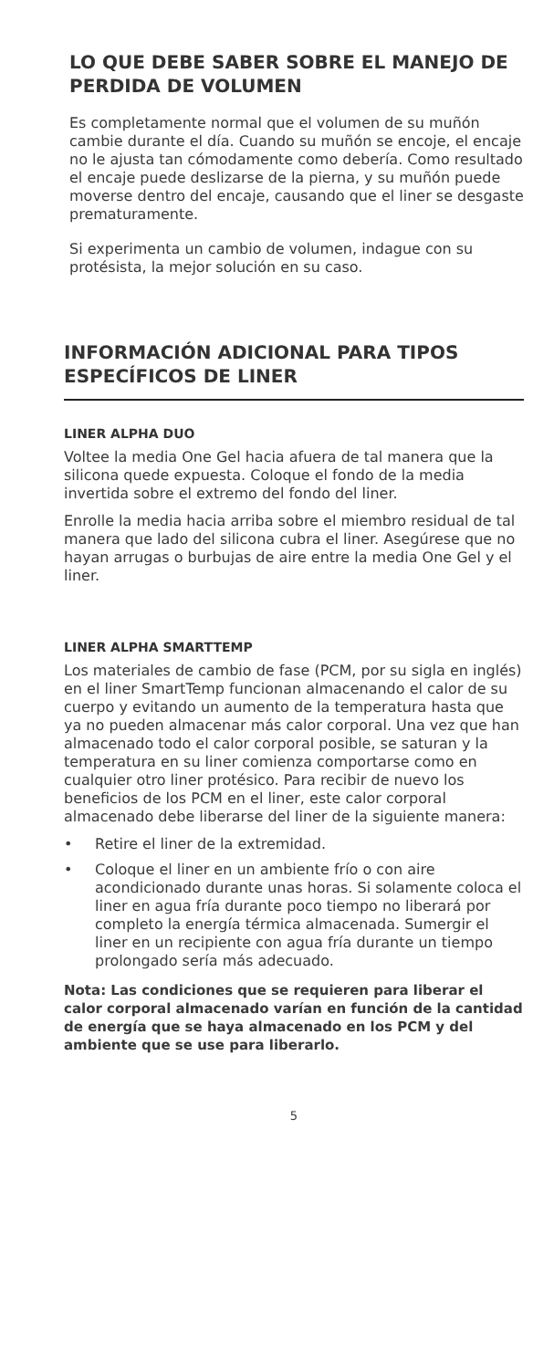LO QUE DEBE SABER SOBRE EL MANEJO DE PERDIDA DE VOLUMEN
Es completamente normal que el volumen de su muñón cambie durante el día. Cuando su muñón se encoje, el encaje no le ajusta tan cómodamente como debería. Como resultado el encaje puede deslizarse de la pierna, y su muñón puede moverse dentro del encaje, causando que el liner se desgaste prematuramente.
Si experimenta un cambio de volumen, indague con su protésista, la mejor solución en su caso.
INFORMACIÓN ADICIONAL PARA TIPOS ESPECÍFICOS DE LINER
LINER ALPHA DUO
Voltee la media One Gel hacia afuera de tal manera que la silicona quede expuesta. Coloque el fondo de la media invertida sobre el extremo del fondo del liner.
Enrolle la media hacia arriba sobre el miembro residual de tal manera que lado del silicona cubra el liner. Asegúrese que no hayan arrugas o burbujas de aire entre la media One Gel y el liner.
LINER ALPHA SMARTTEMP
Los materiales de cambio de fase (PCM, por su sigla en inglés) en el liner SmartTemp funcionan almacenando el calor de su cuerpo y evitando un aumento de la temperatura hasta que ya no pueden almacenar más calor corporal. Una vez que han almacenado todo el calor corporal posible, se saturan y la temperatura en su liner comienza comportarse como en cualquier otro liner protésico. Para recibir de nuevo los beneficios de los PCM en el liner, este calor corporal almacenado debe liberarse del liner de la siguiente manera:
• Retire el liner de la extremidad.
• Coloque el liner en un ambiente frío o con aire acondicionado durante unas horas. Si solamente coloca el liner en agua fría durante poco tiempo no liberará por completo la energía térmica almacenada. Sumergir el liner en un recipiente con agua fría durante un tiempo prolongado sería más adecuado.
Nota: Las condiciones que se requieren para liberar el calor corporal almacenado varían en función de la cantidad de energía que se haya almacenado en los PCM y del ambiente que se use para liberarlo.
5